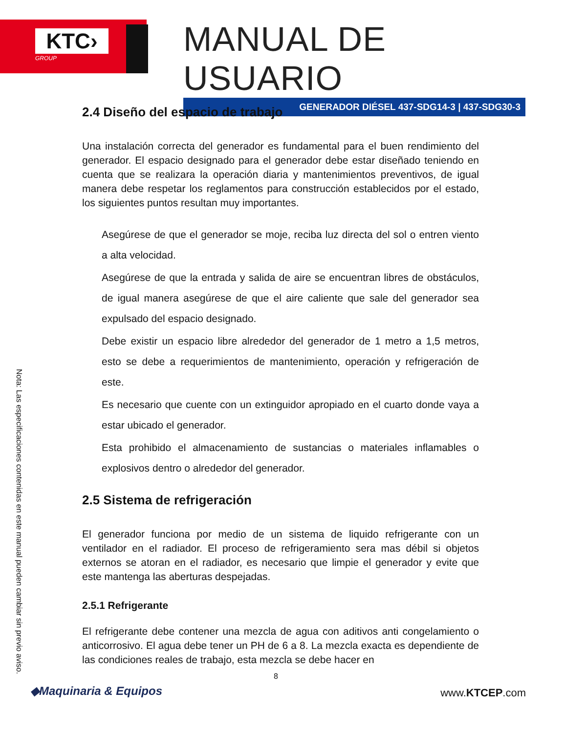KTC›
GROUP
MANUAL DE USUARIO
GENERADOR DIÉSEL 437-SDG14-3 | 437-SDG30-3
2.4 Diseño del espacio de trabajo
Una instalación correcta del generador es fundamental para el buen rendimiento del generador. El espacio designado para el generador debe estar diseñado teniendo en cuenta que se realizara la operación diaria y mantenimientos preventivos, de igual manera debe respetar los reglamentos para construcción establecidos por el estado, los siguientes puntos resultan muy importantes.
Asegúrese de que el generador se moje, reciba luz directa del sol o entren viento a alta velocidad.
Asegúrese de que la entrada y salida de aire se encuentran libres de obstáculos, de igual manera asegúrese de que el aire caliente que sale del generador sea expulsado del espacio designado.
Debe existir un espacio libre alrededor del generador de 1 metro a 1,5 metros, esto se debe a requerimientos de mantenimiento, operación y refrigeración de este.
Es necesario que cuente con un extinguidor apropiado en el cuarto donde vaya a estar ubicado el generador.
Esta prohibido el almacenamiento de sustancias o materiales inflamables o explosivos dentro o alrededor del generador.
2.5 Sistema de refrigeración
El generador funciona por medio de un sistema de liquido refrigerante con un ventilador en el radiador. El proceso de refrigeramiento sera mas débil si objetos externos se atoran en el radiador, es necesario que limpie el generador y evite que este mantenga las aberturas despejadas.
2.5.1 Refrigerante
El refrigerante debe contener una mezcla de agua con aditivos anti congelamiento o anticorrosivo. El agua debe tener un PH de 6 a 8. La mezcla exacta es dependiente de las condiciones reales de trabajo, esta mezcla se debe hacer en
Nota: Las especificaciones contenidas en este manual pueden cambiar sin previo aviso.
8
◆Maquinaria & Equipos www.KTCEP.com